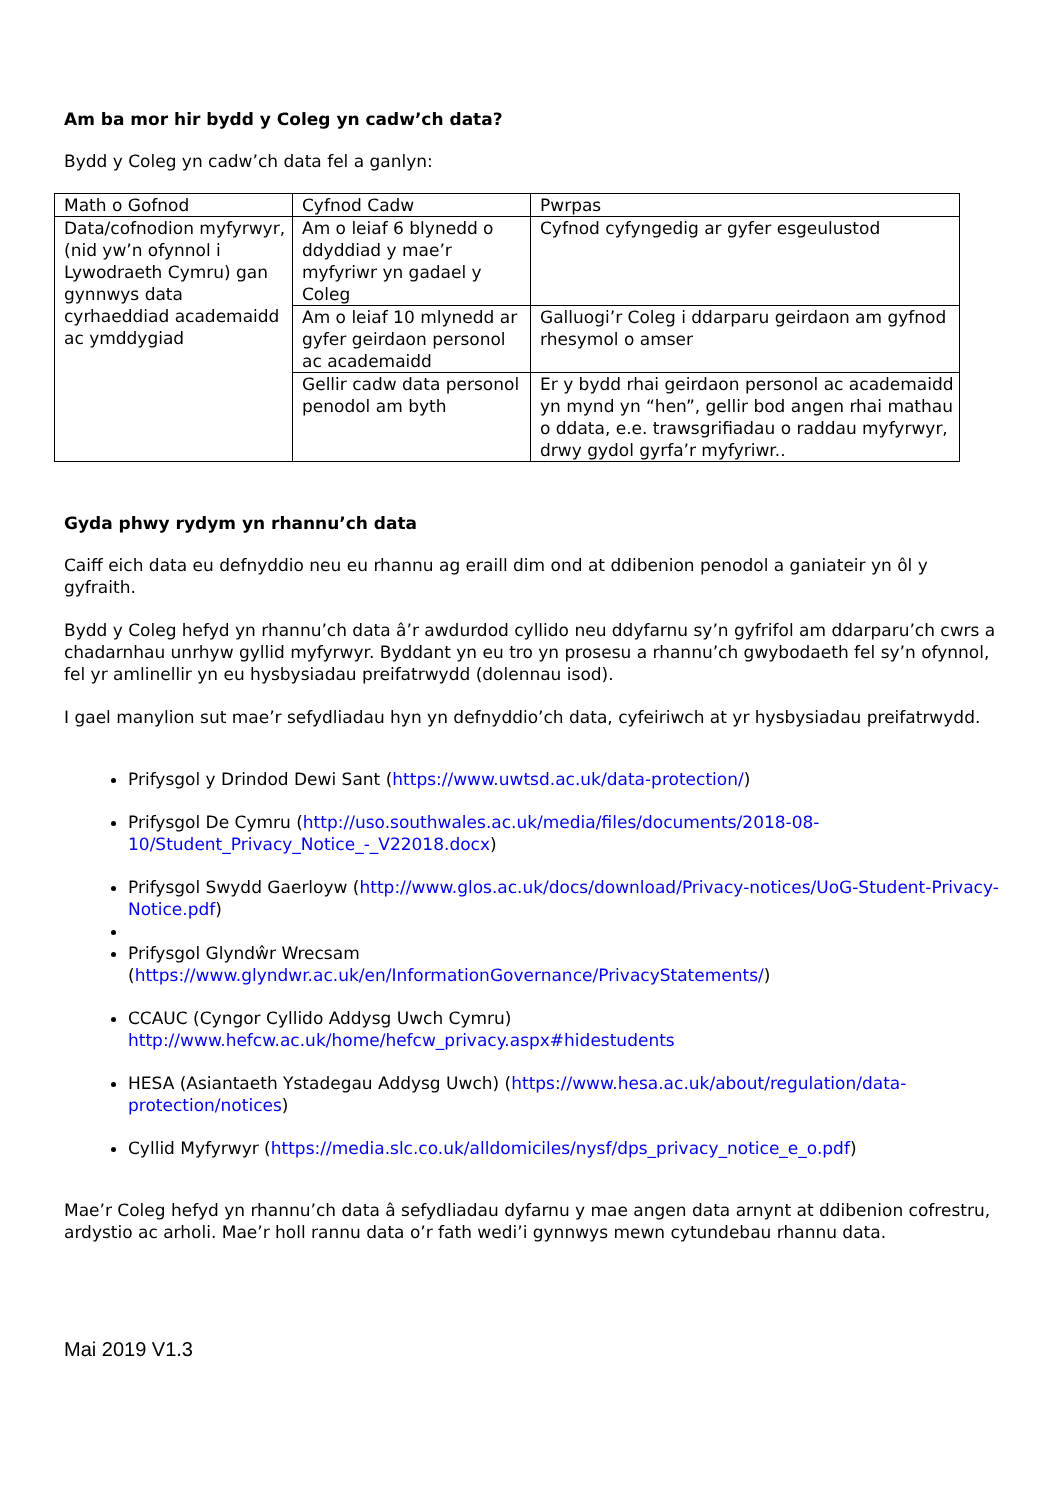Am ba mor hir bydd y Coleg yn cadw’ch data?
Bydd y Coleg yn cadw’ch data fel a ganlyn:
| Math o Gofnod | Cyfnod Cadw | Pwrpas |
| Data/cofnodion myfyrwyr, (nid yw’n ofynnol i Lywodraeth Cymru) gan gynnwys data cyrhaeddiad academaidd ac ymddygiad | Am o leiaf 6 blynedd o ddyddiad y mae’r myfyriwr yn gadael y Coleg | Cyfnod cyfyngedig ar gyfer esgeulustod |
| | Am o leiaf 10 mlynedd ar gyfer geirdaon personol ac academaidd | Galluogi’r Coleg i ddarparu geirdaon am gyfnod rhesymol o amser |
| | Gellir cadw data personol penodol am byth | Er y bydd rhai geirdaon personol ac academaidd yn mynd yn “hen”, gellir bod angen rhai mathau o ddata, e.e. trawsgrifiadau o raddau myfyrwyr, drwy gydol gyrfa’r myfyriwr.. |
Gyda phwy rydym yn rhannu’ch data
Caiff eich data eu defnyddio neu eu rhannu ag eraill dim ond at ddibenion penodol a ganiateir yn ôl y gyfraith.
Bydd y Coleg hefyd yn rhannu’ch data â’r awdurdod cyllido neu ddyfarnu sy’n gyfrifol am ddarparu’ch cwrs a chadarnhau unrhyw gyllid myfyrwyr. Byddant yn eu tro yn prosesu a rhannu’ch gwybodaeth fel sy’n ofynnol, fel yr amlinellir yn eu hysbysiadau preifatrwydd (dolennau isod).
I gael manylion sut mae’r sefydliadau hyn yn defnyddio’ch data, cyfeiriwch at yr hysbysiadau preifatrwydd.
Prifysgol y Drindod Dewi Sant (https://www.uwtsd.ac.uk/data-protection/)
Prifysgol De Cymru (http://uso.southwales.ac.uk/media/files/documents/2018-08-10/Student_Privacy_Notice_-_V22018.docx)
Prifysgol Swydd Gaerloyw (http://www.glos.ac.uk/docs/download/Privacy-notices/UoG-Student-Privacy-Notice.pdf)
Prifysgol Glyndŵr Wrecsam (https://www.glyndwr.ac.uk/en/InformationGovernance/PrivacyStatements/)
CCAUC (Cyngor Cyllido Addysg Uwch Cymru) http://www.hefcw.ac.uk/home/hefcw_privacy.aspx#hidestudents
HESA (Asiantaeth Ystadegau Addysg Uwch) (https://www.hesa.ac.uk/about/regulation/data-protection/notices)
Cyllid Myfyrwyr (https://media.slc.co.uk/alldomiciles/nysf/dps_privacy_notice_e_o.pdf)
Mae’r Coleg hefyd yn rhannu’ch data â sefydliadau dyfarnu y mae angen data arnynt at ddibenion cofrestru, ardystio ac arholi. Mae’r holl rannu data o’r fath wedi’i gynnwys mewn cytundebau rhannu data.
Mai 2019 V1.3